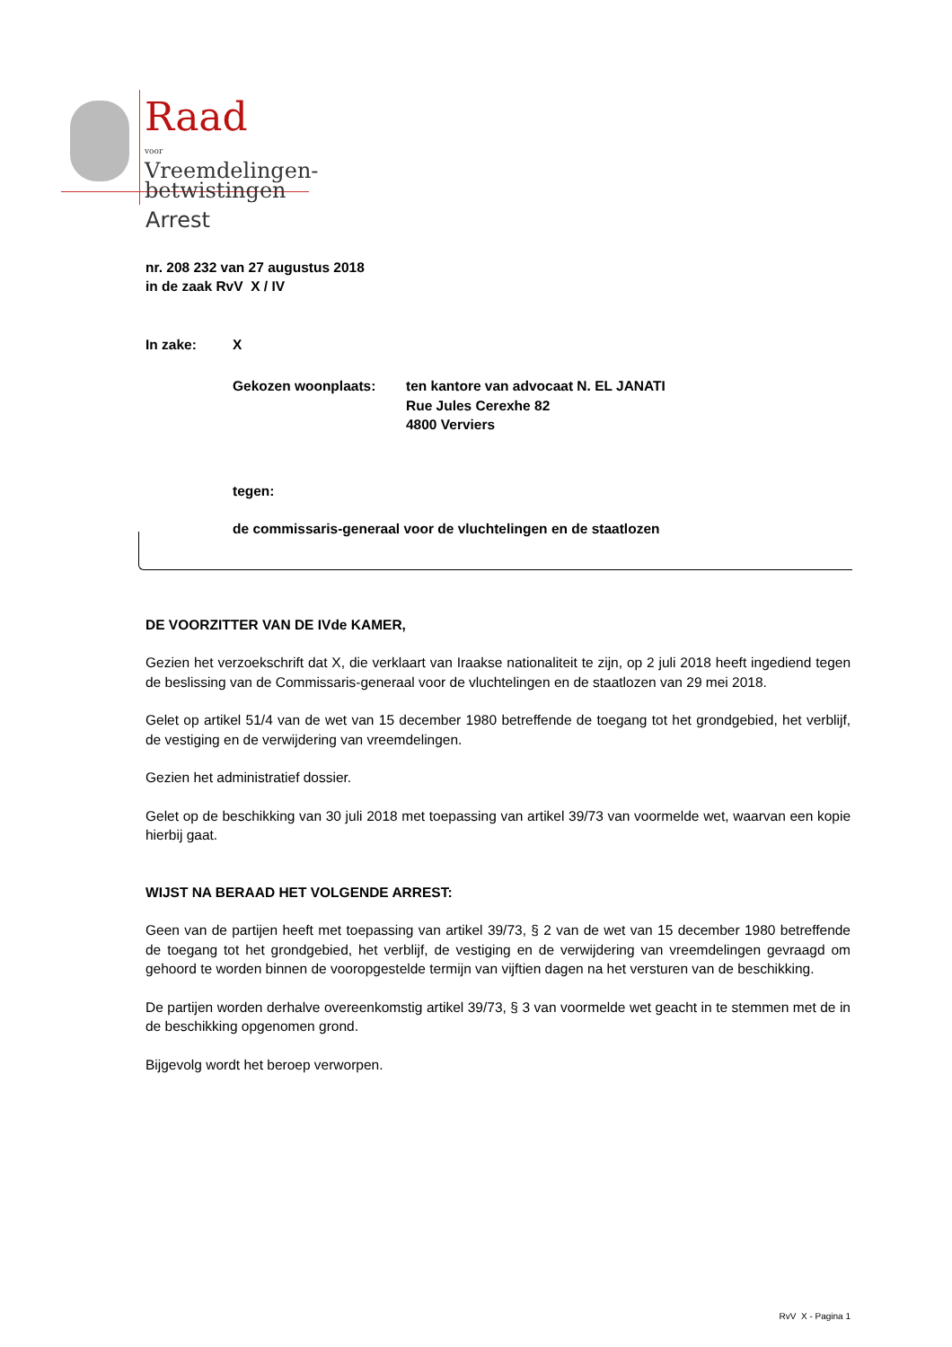Raad
voor
Vreemdelingen-
betwistingen
Arrest
nr. 208 232 van 27 augustus 2018
in de zaak RvV X / IV
In zake: X
Gekozen woonplaats: ten kantore van advocaat N. EL JANATI
Rue Jules Cerexhe 82
4800 Verviers
tegen:
de commissaris-generaal voor de vluchtelingen en de staatlozen
DE VOORZITTER VAN DE IVde KAMER,
Gezien het verzoekschrift dat X, die verklaart van Iraakse nationaliteit te zijn, op 2 juli 2018 heeft ingediend tegen de beslissing van de Commissaris-generaal voor de vluchtelingen en de staatlozen van 29 mei 2018.
Gelet op artikel 51/4 van de wet van 15 december 1980 betreffende de toegang tot het grondgebied, het verblijf, de vestiging en de verwijdering van vreemdelingen.
Gezien het administratief dossier.
Gelet op de beschikking van 30 juli 2018 met toepassing van artikel 39/73 van voormelde wet, waarvan een kopie hierbij gaat.
WIJST NA BERAAD HET VOLGENDE ARREST:
Geen van de partijen heeft met toepassing van artikel 39/73, § 2 van de wet van 15 december 1980 betreffende de toegang tot het grondgebied, het verblijf, de vestiging en de verwijdering van vreemdelingen gevraagd om gehoord te worden binnen de vooropgestelde termijn van vijftien dagen na het versturen van de beschikking.
De partijen worden derhalve overeenkomstig artikel 39/73, § 3 van voormelde wet geacht in te stemmen met de in de beschikking opgenomen grond.
Bijgevolg wordt het beroep verworpen.
RvV X - Pagina 1